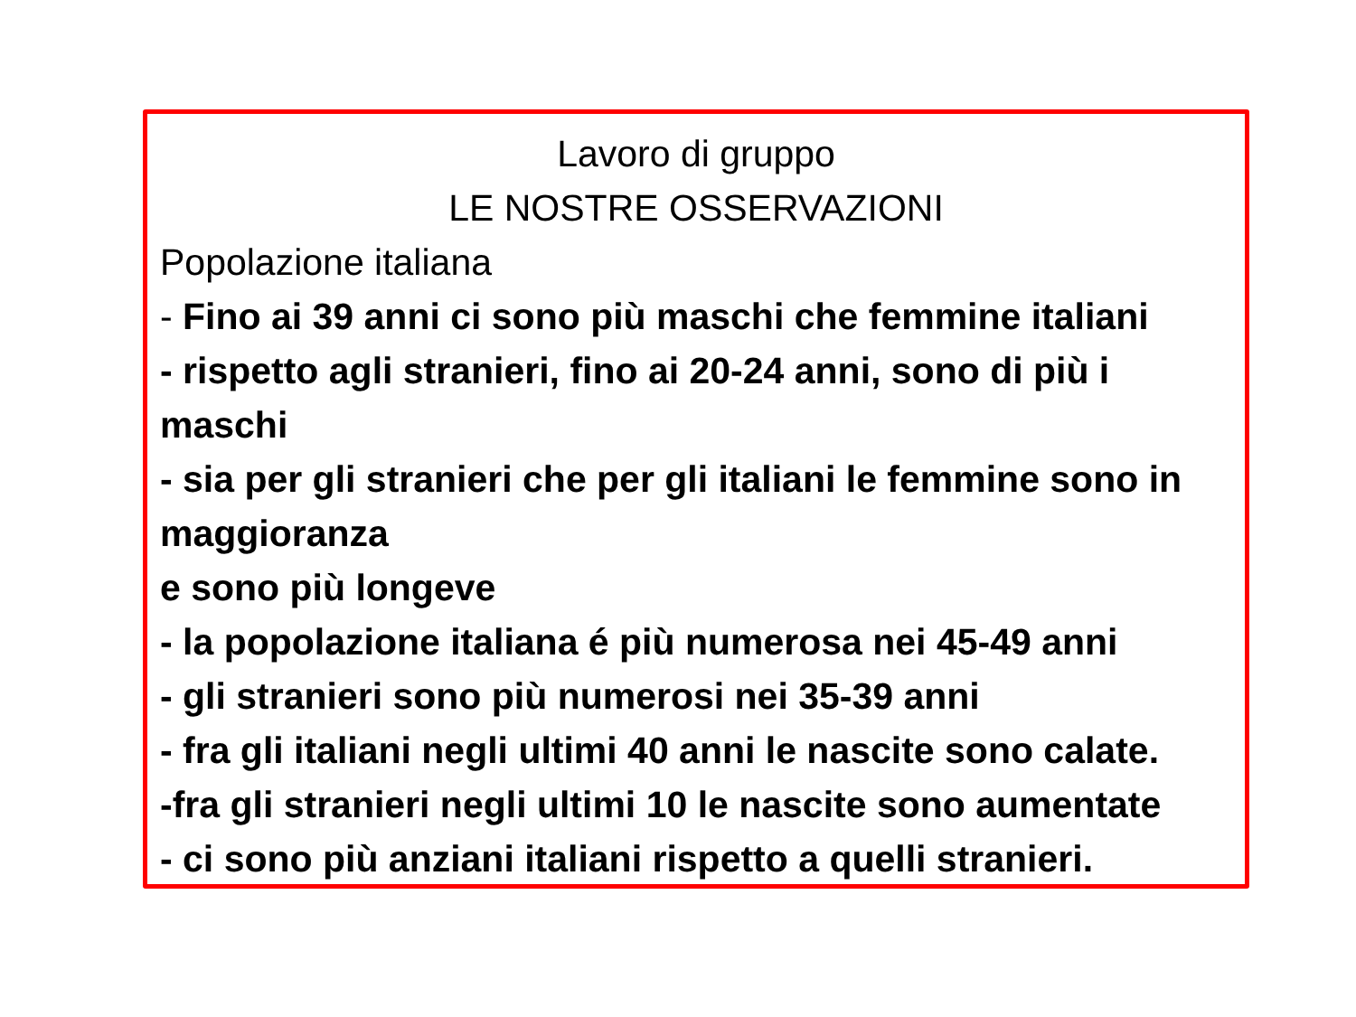Lavoro di gruppo
LE NOSTRE OSSERVAZIONI
Popolazione italiana
- Fino ai 39 anni ci sono più maschi che femmine italiani
- rispetto agli stranieri, fino ai 20-24 anni, sono di più i maschi
- sia per gli stranieri che per gli italiani le femmine sono in maggioranza
e sono più longeve
- la popolazione italiana é più numerosa nei 45-49 anni
- gli stranieri sono più numerosi nei 35-39 anni
- fra gli italiani negli ultimi 40 anni le nascite sono calate.
-fra gli stranieri negli ultimi 10 le nascite sono aumentate
- ci sono più anziani italiani rispetto a quelli stranieri.